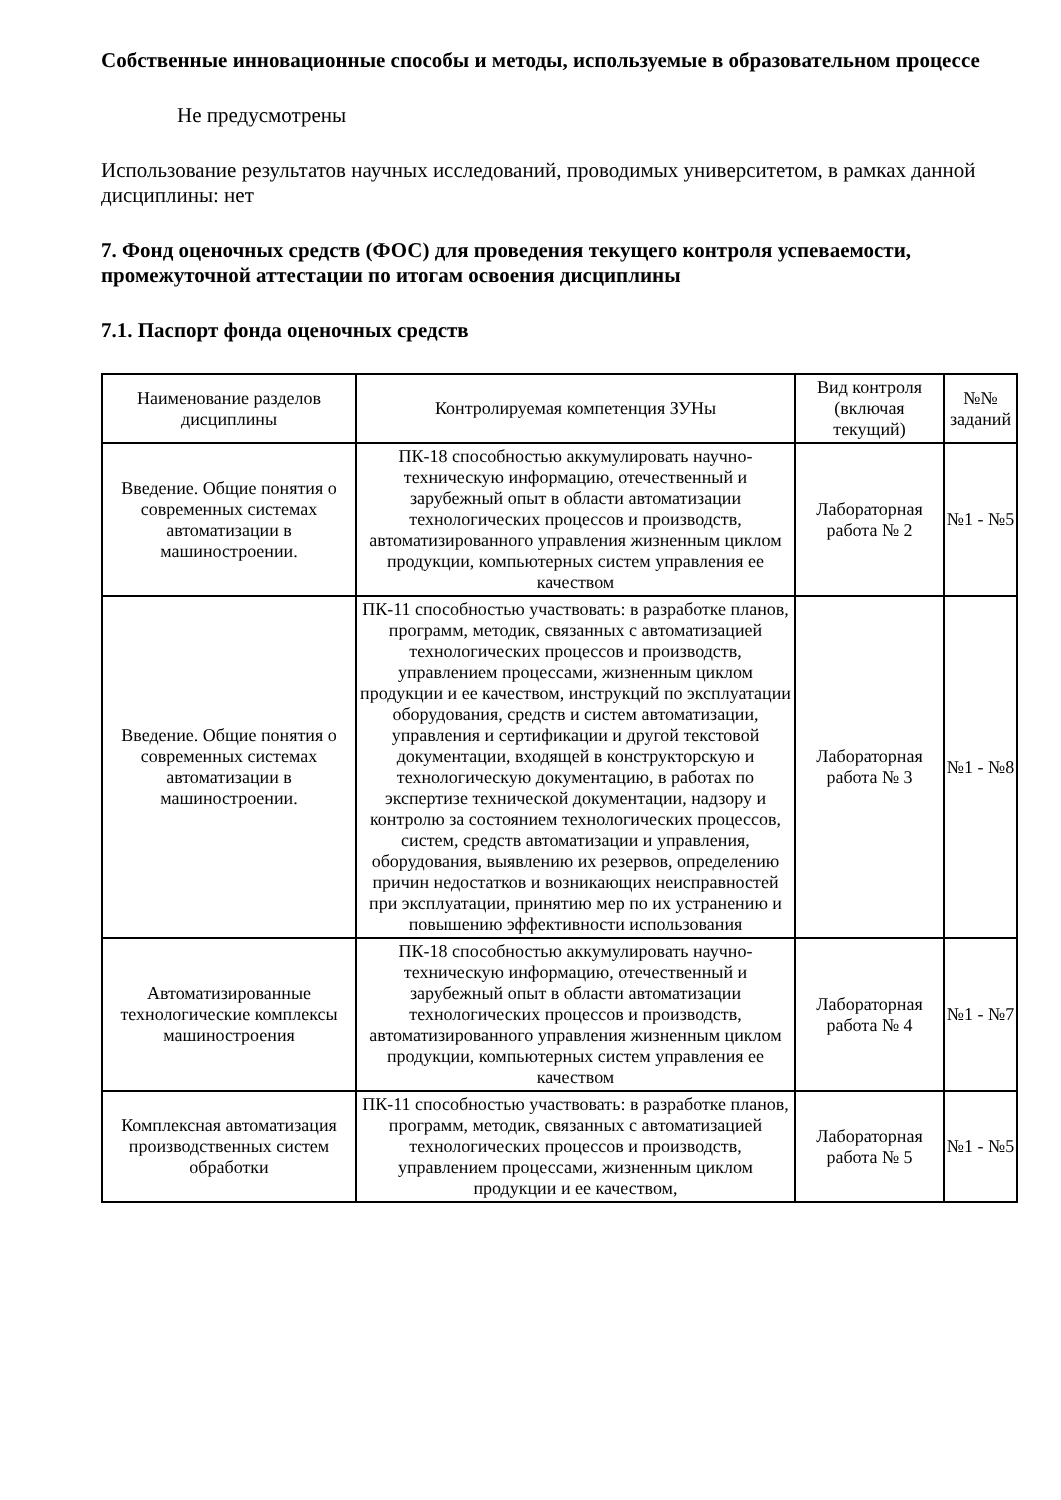Собственные инновационные способы и методы, используемые в образовательном процессе
Не предусмотрены
Использование результатов научных исследований, проводимых университетом, в рамках данной дисциплины: нет
7. Фонд оценочных средств (ФОС) для проведения текущего контроля успеваемости, промежуточной аттестации по итогам освоения дисциплины
7.1. Паспорт фонда оценочных средств
| Наименование разделов дисциплины | Контролируемая компетенция ЗУНы | Вид контроля (включая текущий) | №№ заданий |
| --- | --- | --- | --- |
| Введение. Общие понятия о современных системах автоматизации в машиностроении. | ПК-18 способностью аккумулировать научно-техническую информацию, отечественный и зарубежный опыт в области автоматизации технологических процессов и производств, автоматизированного управления жизненным циклом продукции, компьютерных систем управления ее качеством | Лабораторная работа № 2 | №1 - №5 |
| Введение. Общие понятия о современных системах автоматизации в машиностроении. | ПК-11 способностью участвовать: в разработке планов, программ, методик, связанных с автоматизацией технологических процессов и производств, управлением процессами, жизненным циклом продукции и ее качеством, инструкций по эксплуатации оборудования, средств и систем автоматизации, управления и сертификации и другой текстовой документации, входящей в конструкторскую и технологическую документацию, в работах по экспертизе технической документации, надзору и контролю за состоянием технологических процессов, систем, средств автоматизации и управления, оборудования, выявлению их резервов, определению причин недостатков и возникающих неисправностей при эксплуатации, принятию мер по их устранению и повышению эффективности использования | Лабораторная работа № 3 | №1 - №8 |
| Автоматизированные технологические комплексы машиностроения | ПК-18 способностью аккумулировать научно-техническую информацию, отечественный и зарубежный опыт в области автоматизации технологических процессов и производств, автоматизированного управления жизненным циклом продукции, компьютерных систем управления ее качеством | Лабораторная работа № 4 | №1 - №7 |
| Комплексная автоматизация производственных систем обработки | ПК-11 способностью участвовать: в разработке планов, программ, методик, связанных с автоматизацией технологических процессов и производств, управлением процессами, жизненным циклом продукции и ее качеством, | Лабораторная работа № 5 | №1 - №5 |